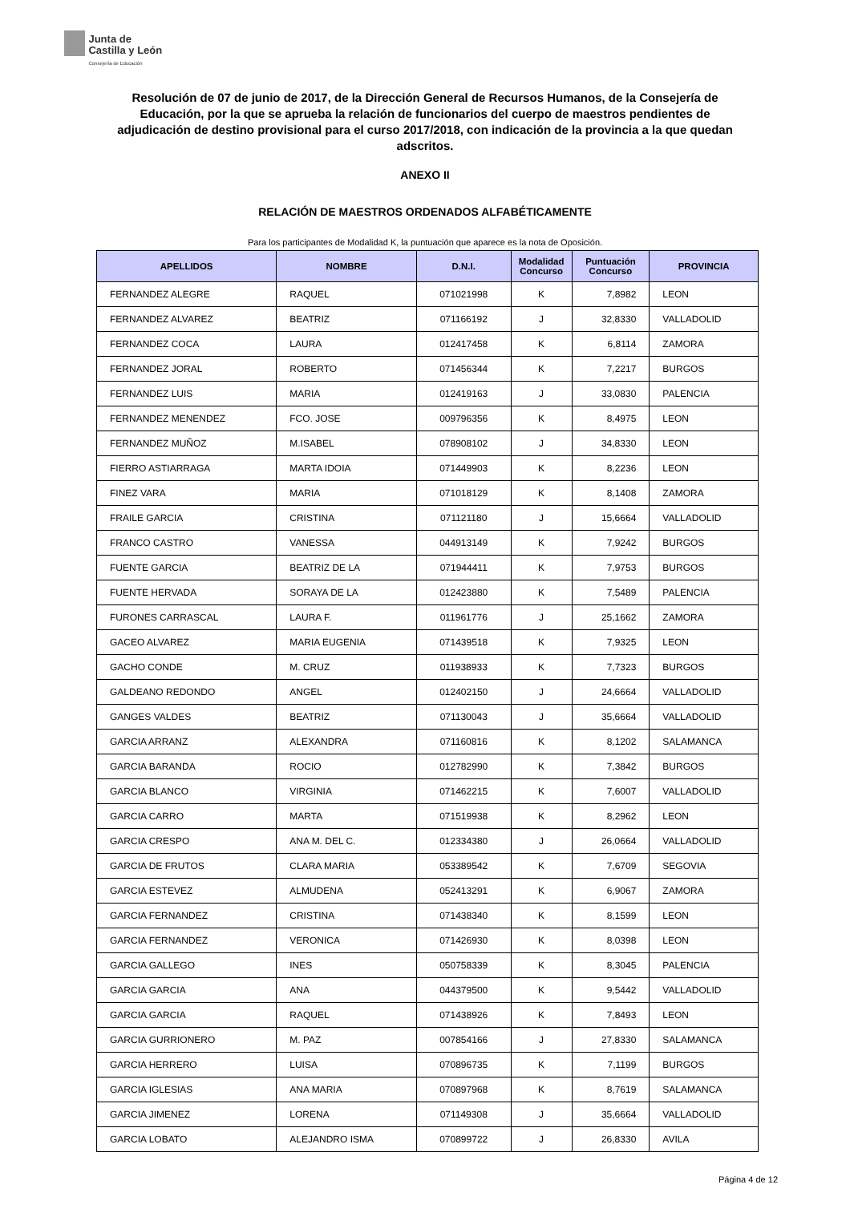Junta de
Castilla y León
Consejería de Educación
Resolución de 07 de junio de 2017, de la Dirección General de Recursos Humanos, de la Consejería de Educación, por la que se aprueba la relación de funcionarios del cuerpo de maestros pendientes de adjudicación de destino provisional para el curso 2017/2018, con indicación de la provincia a la que quedan adscritos.
ANEXO II
RELACIÓN DE MAESTROS ORDENADOS ALFABÉTICAMENTE
Para los participantes de Modalidad K, la puntuación que aparece es la nota de Oposición.
| APELLIDOS | NOMBRE | D.N.I. | Modalidad Concurso | Puntuación Concurso | PROVINCIA |
| --- | --- | --- | --- | --- | --- |
| FERNANDEZ ALEGRE | RAQUEL | 071021998 | K | 7,8982 | LEON |
| FERNANDEZ ALVAREZ | BEATRIZ | 071166192 | J | 32,8330 | VALLADOLID |
| FERNANDEZ COCA | LAURA | 012417458 | K | 6,8114 | ZAMORA |
| FERNANDEZ JORAL | ROBERTO | 071456344 | K | 7,2217 | BURGOS |
| FERNANDEZ LUIS | MARIA | 012419163 | J | 33,0830 | PALENCIA |
| FERNANDEZ MENENDEZ | FCO. JOSE | 009796356 | K | 8,4975 | LEON |
| FERNANDEZ MUÑOZ | M.ISABEL | 078908102 | J | 34,8330 | LEON |
| FIERRO ASTIARRAGA | MARTA IDOIA | 071449903 | K | 8,2236 | LEON |
| FINEZ VARA | MARIA | 071018129 | K | 8,1408 | ZAMORA |
| FRAILE GARCIA | CRISTINA | 071121180 | J | 15,6664 | VALLADOLID |
| FRANCO CASTRO | VANESSA | 044913149 | K | 7,9242 | BURGOS |
| FUENTE GARCIA | BEATRIZ DE LA | 071944411 | K | 7,9753 | BURGOS |
| FUENTE HERVADA | SORAYA DE LA | 012423880 | K | 7,5489 | PALENCIA |
| FURONES CARRASCAL | LAURA F. | 011961776 | J | 25,1662 | ZAMORA |
| GACEO ALVAREZ | MARIA EUGENIA | 071439518 | K | 7,9325 | LEON |
| GACHO CONDE | M. CRUZ | 011938933 | K | 7,7323 | BURGOS |
| GALDEANO REDONDO | ANGEL | 012402150 | J | 24,6664 | VALLADOLID |
| GANGES VALDES | BEATRIZ | 071130043 | J | 35,6664 | VALLADOLID |
| GARCIA ARRANZ | ALEXANDRA | 071160816 | K | 8,1202 | SALAMANCA |
| GARCIA BARANDA | ROCIO | 012782990 | K | 7,3842 | BURGOS |
| GARCIA BLANCO | VIRGINIA | 071462215 | K | 7,6007 | VALLADOLID |
| GARCIA CARRO | MARTA | 071519938 | K | 8,2962 | LEON |
| GARCIA CRESPO | ANA M. DEL C. | 012334380 | J | 26,0664 | VALLADOLID |
| GARCIA DE FRUTOS | CLARA MARIA | 053389542 | K | 7,6709 | SEGOVIA |
| GARCIA ESTEVEZ | ALMUDENA | 052413291 | K | 6,9067 | ZAMORA |
| GARCIA FERNANDEZ | CRISTINA | 071438340 | K | 8,1599 | LEON |
| GARCIA FERNANDEZ | VERONICA | 071426930 | K | 8,0398 | LEON |
| GARCIA GALLEGO | INES | 050758339 | K | 8,3045 | PALENCIA |
| GARCIA GARCIA | ANA | 044379500 | K | 9,5442 | VALLADOLID |
| GARCIA GARCIA | RAQUEL | 071438926 | K | 7,8493 | LEON |
| GARCIA GURRIONERO | M. PAZ | 007854166 | J | 27,8330 | SALAMANCA |
| GARCIA HERRERO | LUISA | 070896735 | K | 7,1199 | BURGOS |
| GARCIA IGLESIAS | ANA MARIA | 070897968 | K | 8,7619 | SALAMANCA |
| GARCIA JIMENEZ | LORENA | 071149308 | J | 35,6664 | VALLADOLID |
| GARCIA LOBATO | ALEJANDRO ISMA | 070899722 | J | 26,8330 | AVILA |
Página 4 de 12